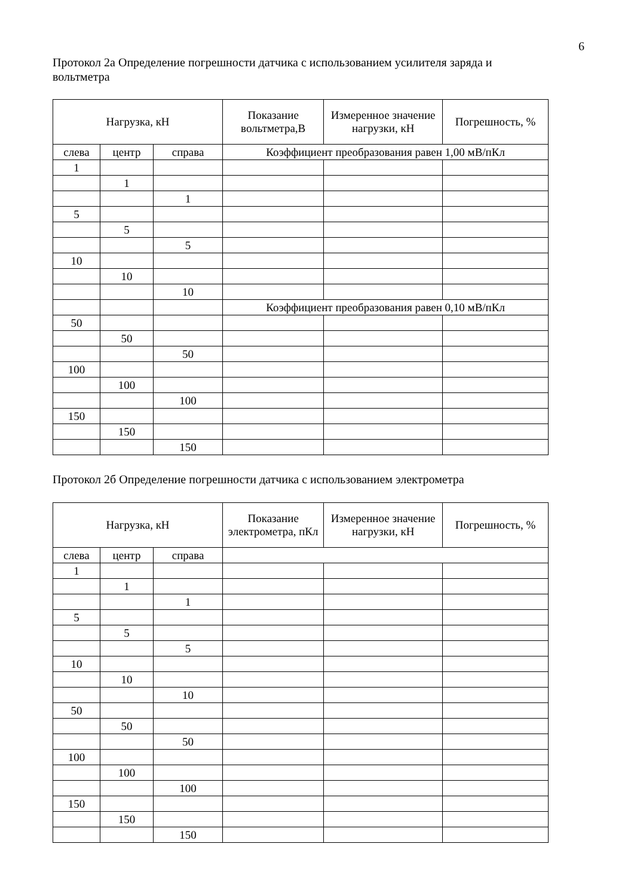6
Протокол 2а Определение погрешности датчика с использованием усилителя заряда и вольтметра
| Нагрузка, кН | | | Показание вольтметра,В | Измеренное значение нагрузки, кН | Погрешность, % |
| --- | --- | --- | --- | --- | --- |
| слева | центр | справа | Коэффициент преобразования равен 1,00 мВ/пКл | | |
| 1 | | | | | |
| | 1 | | | | |
| | | 1 | | | |
| 5 | | | | | |
| | 5 | | | | |
| | | 5 | | | |
| 10 | | | | | |
| | 10 | | | | |
| | | 10 | | | |
| | | | Коэффициент преобразования равен 0,10 мВ/пКл | | |
| 50 | | | | | |
| | 50 | | | | |
| | | 50 | | | |
| 100 | | | | | |
| | 100 | | | | |
| | | 100 | | | |
| 150 | | | | | |
| | 150 | | | | |
| | | 150 | | | |
Протокол 2б Определение погрешности датчика с использованием электрометра
| Нагрузка, кН | | | Показание электрометра, пКл | Измеренное значение нагрузки, кН | Погрешность, % |
| --- | --- | --- | --- | --- | --- |
| слева | центр | справа | | | |
| 1 | | | | | |
| | 1 | | | | |
| | | 1 | | | |
| 5 | | | | | |
| | 5 | | | | |
| | | 5 | | | |
| 10 | | | | | |
| | 10 | | | | |
| | | 10 | | | |
| 50 | | | | | |
| | 50 | | | | |
| | | 50 | | | |
| 100 | | | | | |
| | 100 | | | | |
| | | 100 | | | |
| 150 | | | | | |
| | 150 | | | | |
| | | 150 | | | |